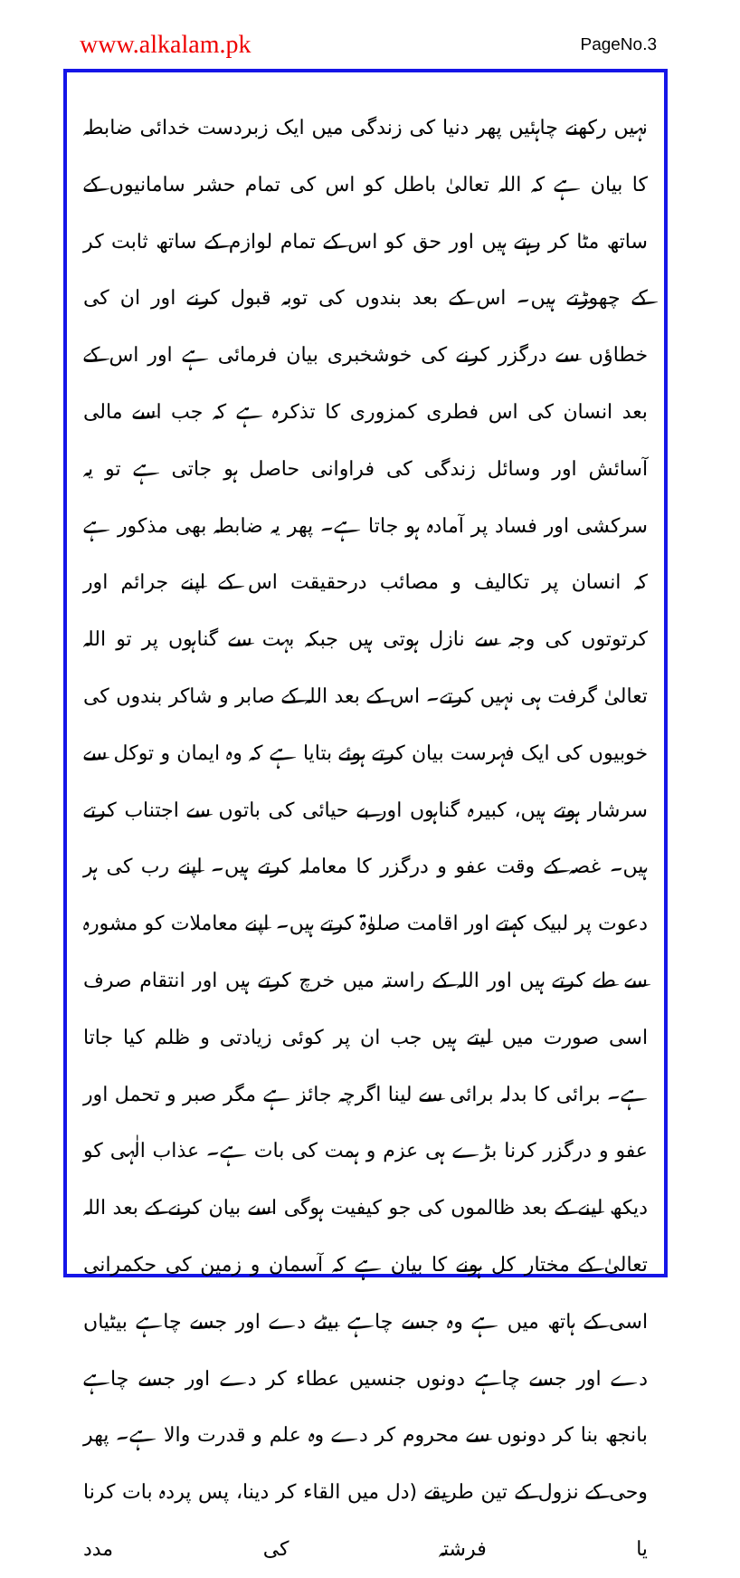www.alkalam.pk PageNo.3
نہیں رکھنے چاہئیں پھر دنیا کی زندگی میں ایک زبردست خدائی ضابطہ کا بیان ہے کہ اللہ تعالیٰ باطل کو اس کی تمام حشر سامانیوں کے ساتھ مٹا کر رہتے ہیں اور حق کو اس کے تمام لوازم کے ساتھ ثابت کر کے چھوڑتے ہیں۔ اس کے بعد بندوں کی توبہ قبول کرنے اور ان کی خطاؤں سے درگزر کرنے کی خوشخبری بیان فرمائی ہے اور اس کے بعد انسان کی اس فطری کمزوری کا تذکرہ ہے کہ جب اسے مالی آسائش اور وسائل زندگی کی فراوانی حاصل ہو جاتی ہے تو یہ سرکشی اور فساد پر آمادہ ہو جاتا ہے۔ پھر یہ ضابطہ بھی مذکور ہے کہ انسان پر تکالیف و مصائب درحقیقت اس کے اپنے جرائم اور کرتوتوں کی وجہ سے نازل ہوتی ہیں جبکہ بہت سے گناہوں پر تو اللہ تعالیٰ گرفت ہی نہیں کرتے۔ اس کے بعد اللہ کے صابر و شاکر بندوں کی خوبیوں کی ایک فہرست بیان کرتے ہوئے بتایا ہے کہ وہ ایمان و توکل سے سرشار ہوتے ہیں، کبیرہ گناہوں اور بے حیائی کی باتوں سے اجتناب کرتے ہیں۔ غصہ کے وقت عفو و درگزر کا معاملہ کرتے ہیں۔ اپنے رب کی ہر دعوت پر لبیک کہتے اور اقامت صلوٰۃ کرتے ہیں۔ اپنے معاملات کو مشورہ سے طے کرتے ہیں اور اللہ کے راستہ میں خرچ کرتے ہیں اور انتقام صرف اسی صورت میں لیتے ہیں جب ان پر کوئی زیادتی و ظلم کیا جاتا ہے۔ برائی کا بدلہ برائی سے لینا اگرچہ جائز ہے مگر صبر و تحمل اور عفو و درگزر کرنا بڑے ہی عزم و ہمت کی بات ہے۔ عذاب الٰہی کو دیکھ لینے کے بعد ظالموں کی جو کیفیت ہوگی اسے بیان کرنے کے بعد اللہ تعالیٰ کے مختار کل ہونے کا بیان ہے کہ آسمان و زمین کی حکمرانی اسی کے ہاتھ میں ہے وہ جسے چاہے بیٹے دے اور جسے چاہے بیٹیاں دے اور جسے چاہے دونوں جنسیں عطاء کر دے اور جسے چاہے بانجھ بنا کر دونوں سے محروم کر دے وہ علم و قدرت والا ہے۔ پھر وحی کے نزول کے تین طریقے (دل میں القاء کر دینا، پس پردہ بات کرنا یا فرشتہ کی مدد